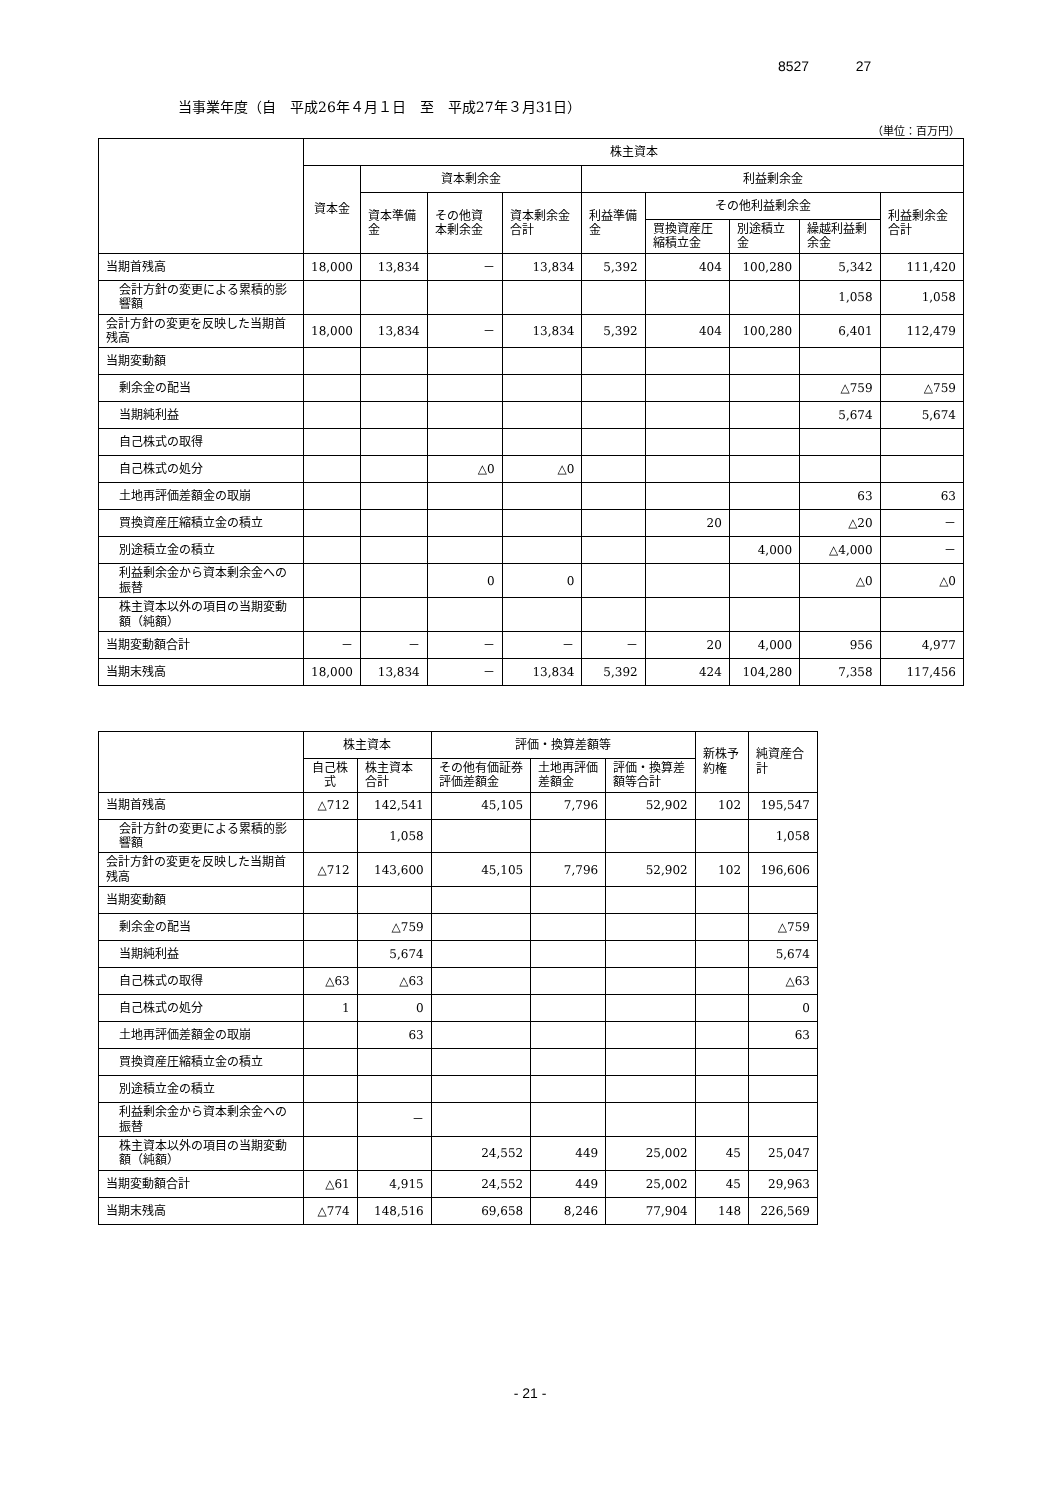8527 27
当事業年度（自　平成26年４月１日　至　平成27年３月31日）
（単位：百万円）
| | 株主資本 | | | | | | | | |
| --- | --- | --- | --- | --- | --- | --- | --- | --- | --- |
| | 資本金 | 資本剰余金 | | | 利益剰余金 | | | | |
| | | 資本準備金 | その他資本剰余金 | 資本剰余金合計 | 利益準備金 | その他利益剰余金 | | | 利益剰余金合計 |
| | | | | | | 買換資産圧縮積立金 | 別途積立金 | 繰越利益剰余金 | |
| 当期首残高 | 18,000 | 13,834 | － | 13,834 | 5,392 | 404 | 100,280 | 5,342 | 111,420 |
| 会計方針の変更による累積的影響額 | | | | | | | | 1,058 | 1,058 |
| 会計方針の変更を反映した当期首残高 | 18,000 | 13,834 | － | 13,834 | 5,392 | 404 | 100,280 | 6,401 | 112,479 |
| 当期変動額 | | | | | | | | | |
| 剰余金の配当 | | | | | | | | △759 | △759 |
| 当期純利益 | | | | | | | | 5,674 | 5,674 |
| 自己株式の取得 | | | | | | | | | |
| 自己株式の処分 | | | △0 | △0 | | | | | |
| 土地再評価差額金の取崩 | | | | | | | | 63 | 63 |
| 買換資産圧縮積立金の積立 | | | | | | 20 | | △20 | － |
| 別途積立金の積立 | | | | | | | 4,000 | △4,000 | － |
| 利益剰余金から資本剰余金への振替 | | | 0 | 0 | | | | △0 | △0 |
| 株主資本以外の項目の当期変動額（純額） | | | | | | | | | |
| 当期変動額合計 | － | － | － | － | － | 20 | 4,000 | 956 | 4,977 |
| 当期末残高 | 18,000 | 13,834 | － | 13,834 | 5,392 | 424 | 104,280 | 7,358 | 117,456 |
| | 株主資本 | | 評価・換算差額等 | | | 新株予約権 | 純資産合計 |
| --- | --- | --- | --- | --- | --- | --- | --- |
| | 自己株式 | 株主資本合計 | その他有価証券評価差額金 | 土地再評価差額金 | 評価・換算差額等合計 | | |
| 当期首残高 | △712 | 142,541 | 45,105 | 7,796 | 52,902 | 102 | 195,547 |
| 会計方針の変更による累積的影響額 | | 1,058 | | | | | 1,058 |
| 会計方針の変更を反映した当期首残高 | △712 | 143,600 | 45,105 | 7,796 | 52,902 | 102 | 196,606 |
| 当期変動額 | | | | | | | |
| 剰余金の配当 | | △759 | | | | | △759 |
| 当期純利益 | | 5,674 | | | | | 5,674 |
| 自己株式の取得 | △63 | △63 | | | | | △63 |
| 自己株式の処分 | 1 | 0 | | | | | 0 |
| 土地再評価差額金の取崩 | | 63 | | | | | 63 |
| 買換資産圧縮積立金の積立 | | | | | | | |
| 別途積立金の積立 | | | | | | | |
| 利益剰余金から資本剰余金への振替 | | － | | | | | |
| 株主資本以外の項目の当期変動額（純額） | | | 24,552 | 449 | 25,002 | 45 | 25,047 |
| 当期変動額合計 | △61 | 4,915 | 24,552 | 449 | 25,002 | 45 | 29,963 |
| 当期末残高 | △774 | 148,516 | 69,658 | 8,246 | 77,904 | 148 | 226,569 |
- 21 -